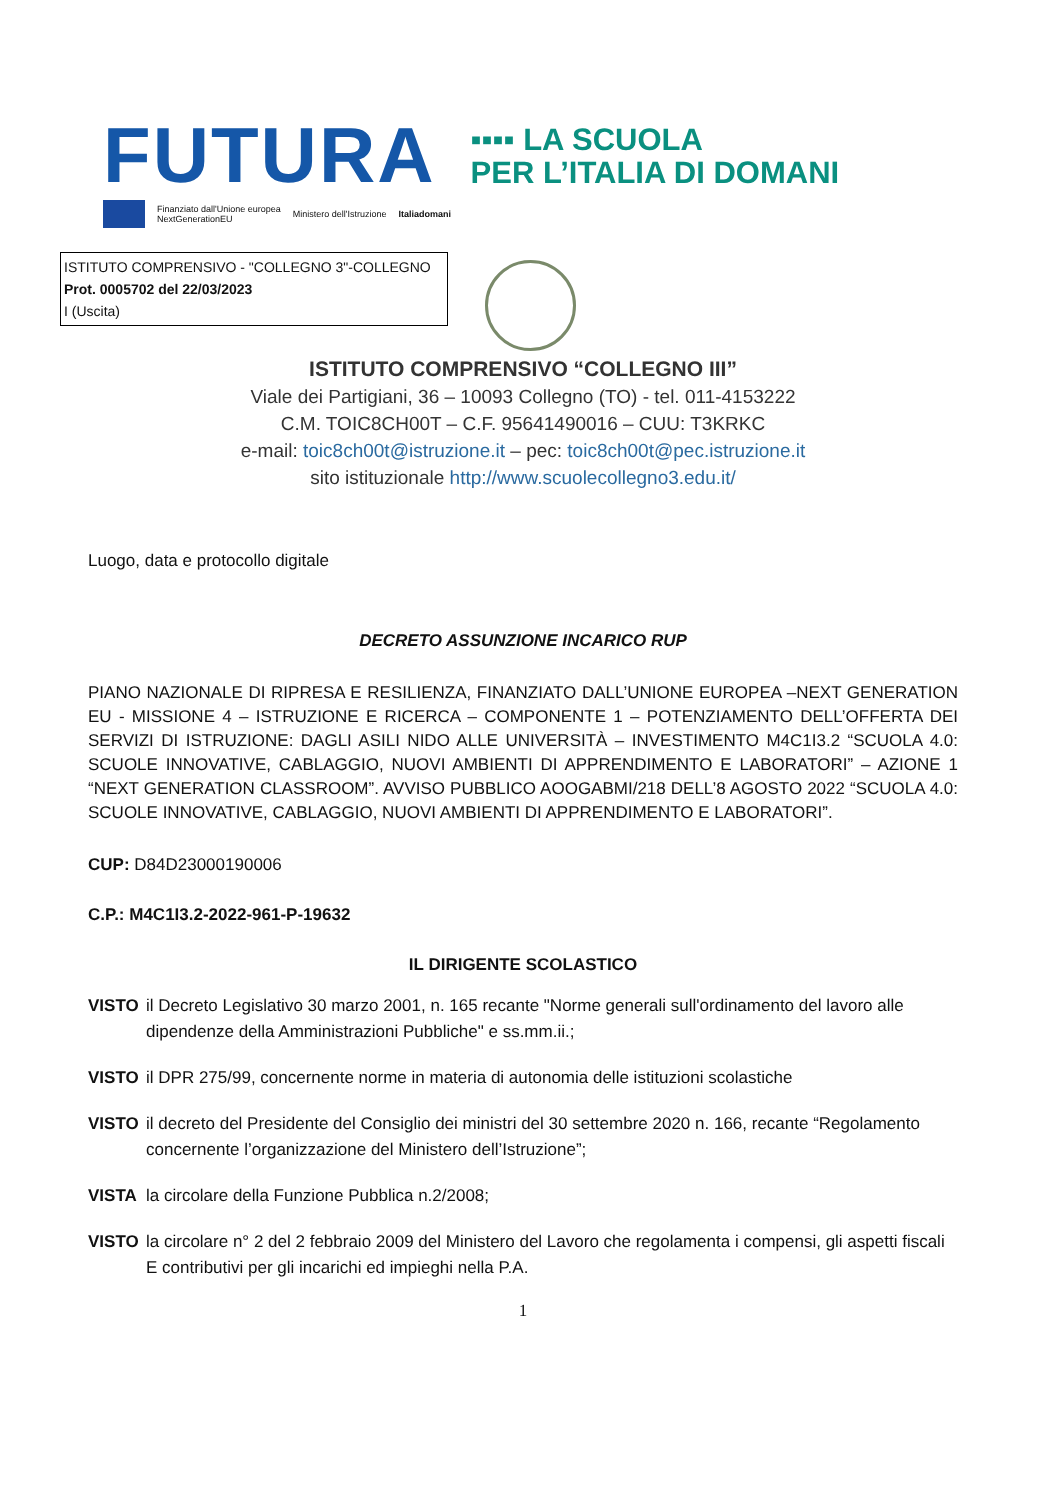FUTURA
▪▪▪▪ LA SCUOLA
PER L’ITALIA DI DOMANI
Finanziato dall'Unione europea
NextGenerationEU Ministero dell'Istruzione Italiadomani
ISTITUTO COMPRENSIVO - "COLLEGNO 3"-COLLEGNO
Prot. 0005702 del 22/03/2023
I (Uscita)
ISTITUTO COMPRENSIVO “COLLEGNO III”
Viale dei Partigiani, 36 – 10093 Collegno (TO) - tel. 011-4153222
C.M. TOIC8CH00T – C.F. 95641490016 – CUU: T3KRKC
e-mail: toic8ch00t@istruzione.it – pec: toic8ch00t@pec.istruzione.it
sito istituzionale http://www.scuolecollegno3.edu.it/
Luogo, data e protocollo digitale
DECRETO ASSUNZIONE INCARICO RUP
PIANO NAZIONALE DI RIPRESA E RESILIENZA, FINANZIATO DALL’UNIONE EUROPEA –NEXT GENERATION EU - MISSIONE 4 – ISTRUZIONE E RICERCA – COMPONENTE 1 – POTENZIAMENTO DELL’OFFERTA DEI SERVIZI DI ISTRUZIONE: DAGLI ASILI NIDO ALLE UNIVERSITÀ – INVESTIMENTO M4C1I3.2 “SCUOLA 4.0: SCUOLE INNOVATIVE, CABLAGGIO, NUOVI AMBIENTI DI APPRENDIMENTO E LABORATORI” – AZIONE 1 “NEXT GENERATION CLASSROOM”. AVVISO PUBBLICO AOOGABMI/218 DELL’8 AGOSTO 2022 “SCUOLA 4.0: SCUOLE INNOVATIVE, CABLAGGIO, NUOVI AMBIENTI DI APPRENDIMENTO E LABORATORI”.
CUP: D84D23000190006
C.P.: M4C1I3.2-2022-961-P-19632
IL DIRIGENTE SCOLASTICO
VISTO il Decreto Legislativo 30 marzo 2001, n. 165 recante "Norme generali sull'ordinamento del lavoro alle dipendenze della Amministrazioni Pubbliche" e ss.mm.ii.;
VISTO il DPR 275/99, concernente norme in materia di autonomia delle istituzioni scolastiche
VISTO il decreto del Presidente del Consiglio dei ministri del 30 settembre 2020 n. 166, recante “Regolamento concernente l’organizzazione del Ministero dell’Istruzione”;
VISTA la circolare della Funzione Pubblica n.2/2008;
VISTO la circolare n° 2 del 2 febbraio 2009 del Ministero del Lavoro che regolamenta i compensi, gli aspetti fiscali E contributivi per gli incarichi ed impieghi nella P.A.
1